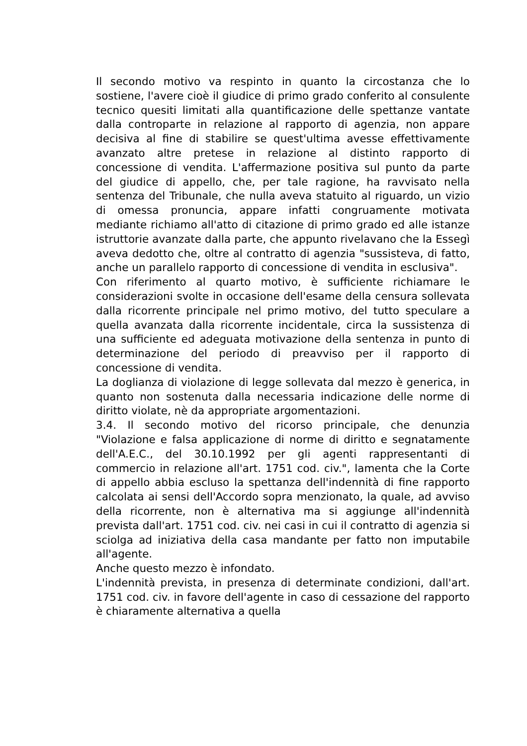Il secondo motivo va respinto in quanto la circostanza che lo sostiene, l'avere cioè il giudice di primo grado conferito al consulente tecnico quesiti limitati alla quantificazione delle spettanze vantate dalla controparte in relazione al rapporto di agenzia, non appare decisiva al fine di stabilire se quest'ultima avesse effettivamente avanzato altre pretese in relazione al distinto rapporto di concessione di vendita. L'affermazione positiva sul punto da parte del giudice di appello, che, per tale ragione, ha ravvisato nella sentenza del Tribunale, che nulla aveva statuito al riguardo, un vizio di omessa pronuncia, appare infatti congruamente motivata mediante richiamo all'atto di citazione di primo grado ed alle istanze istruttorie avanzate dalla parte, che appunto rivelavano che la Essegì aveva dedotto che, oltre al contratto di agenzia "sussisteva, di fatto, anche un parallelo rapporto di concessione di vendita in esclusiva".
Con riferimento al quarto motivo, è sufficiente richiamare le considerazioni svolte in occasione dell'esame della censura sollevata dalla ricorrente principale nel primo motivo, del tutto speculare a quella avanzata dalla ricorrente incidentale, circa la sussistenza di una sufficiente ed adeguata motivazione della sentenza in punto di determinazione del periodo di preavviso per il rapporto di concessione di vendita.
La doglianza di violazione di legge sollevata dal mezzo è generica, in quanto non sostenuta dalla necessaria indicazione delle norme di diritto violate, nè da appropriate argomentazioni.
3.4. Il secondo motivo del ricorso principale, che denunzia "Violazione e falsa applicazione di norme di diritto e segnatamente dell'A.E.C., del 30.10.1992 per gli agenti rappresentanti di commercio in relazione all'art. 1751 cod. civ.", lamenta che la Corte di appello abbia escluso la spettanza dell'indennità di fine rapporto calcolata ai sensi dell'Accordo sopra menzionato, la quale, ad avviso della ricorrente, non è alternativa ma si aggiunge all'indennità prevista dall'art. 1751 cod. civ. nei casi in cui il contratto di agenzia si sciolga ad iniziativa della casa mandante per fatto non imputabile all'agente.
Anche questo mezzo è infondato.
L'indennità prevista, in presenza di determinate condizioni, dall'art. 1751 cod. civ. in favore dell'agente in caso di cessazione del rapporto è chiaramente alternativa a quella